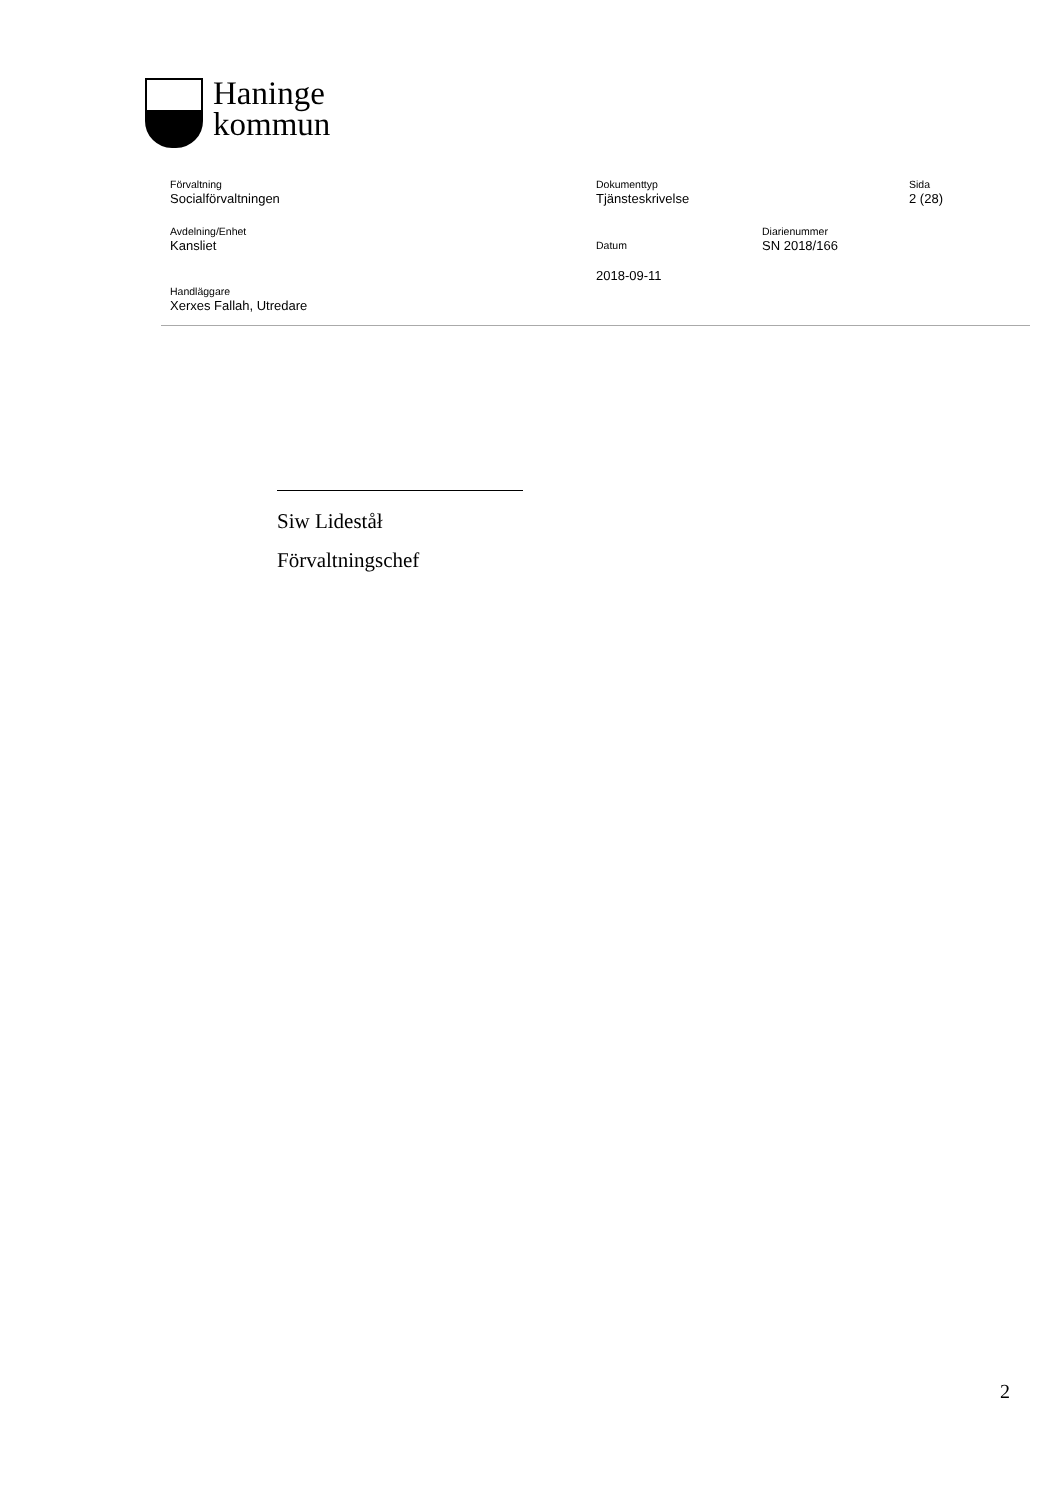Haninge
kommun
Förvaltning
Socialförvaltningen
Dokumenttyp
Tjänsteskrivelse
Sida
2 (28)
Avdelning/Enhet
Kansliet
Datum
2018-09-11
Diarienummer
SN 2018/166
Handläggare
Xerxes Fallah, Utredare
Siw Lideståł
Förvaltningschef
2